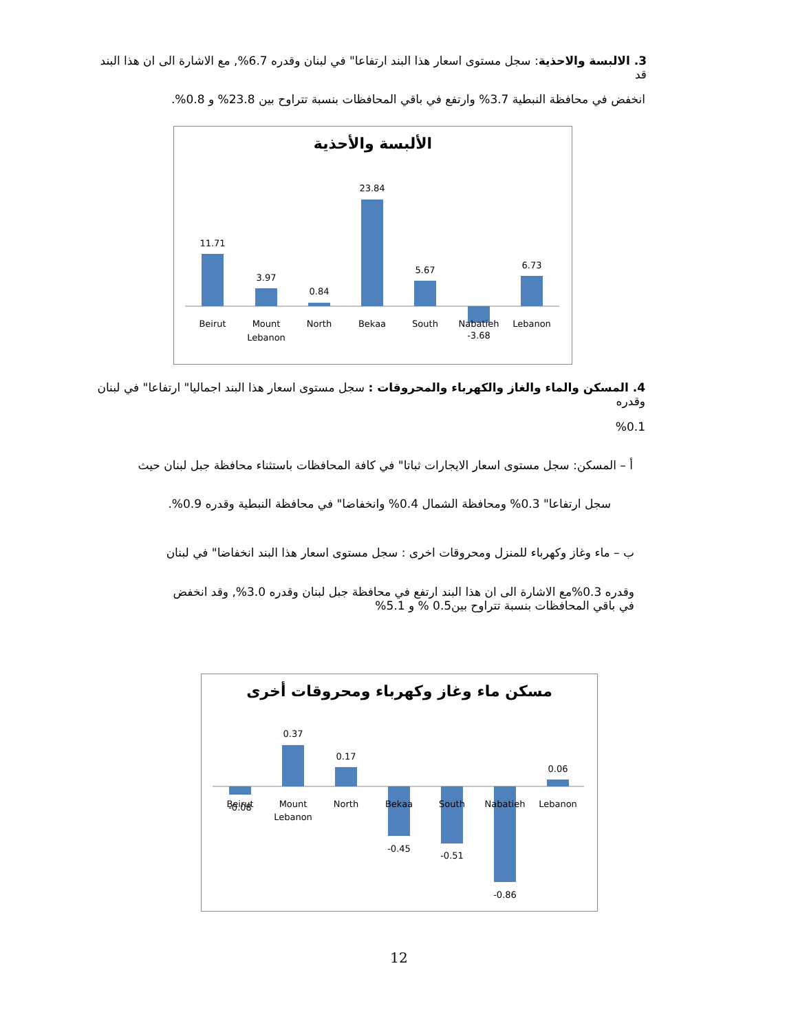3. الالبسة والاحذية: سجل مستوى اسعار هذا البند ارتفاعا" في لبنان وقدره 6.7%, مع الاشارة الى ان هذا البند قد
انخفض في محافظة النبطية 3.7% وارتفع في باقي المحافظات بنسبة تتراوح بين 23.8% و 0.8%.
الألبسة والأحذية
11.71
3.97
0.84
23.84
5.67
-3.68
6.73
Beirut
Mount
Lebanon
North
Bekaa
South
Nabatieh
Lebanon
4. المسكن والماء والغاز والكهرباء والمحروقات : سجل مستوى اسعار هذا البند اجماليا" ارتفاعا" في لبنان وقدره
%0.1
أ – المسكن: سجل مستوى اسعار الايجارات ثباتا" في كافة المحافظات باستثناء محافظة جبل لبنان حيث
سجل ارتفاعا" 0.3% ومحافظة الشمال 0.4% وانخفاضا" في محافظة النبطية وقدره 0.9%.
ب – ماء وغاز وكهرباء للمنزل ومحروقات اخرى : سجل مستوى اسعار هذا البند انخفاضا" في لبنان
وقدره 0.3%مع الاشارة الى ان هذا البند ارتفع في محافظة جبل لبنان وقدره 3.0%, وقد انخفض
في باقي المحافظات بنسبة تتراوح بين0.5 % و 5.1%
مسكن ماء وغاز وكهرباء ومحروقات أخرى
-0.08
0.37
0.17
-0.45
-0.51
-0.86
0.06
Beirut
Mount
Lebanon
North
Bekaa
South
Nabatieh
Lebanon
12